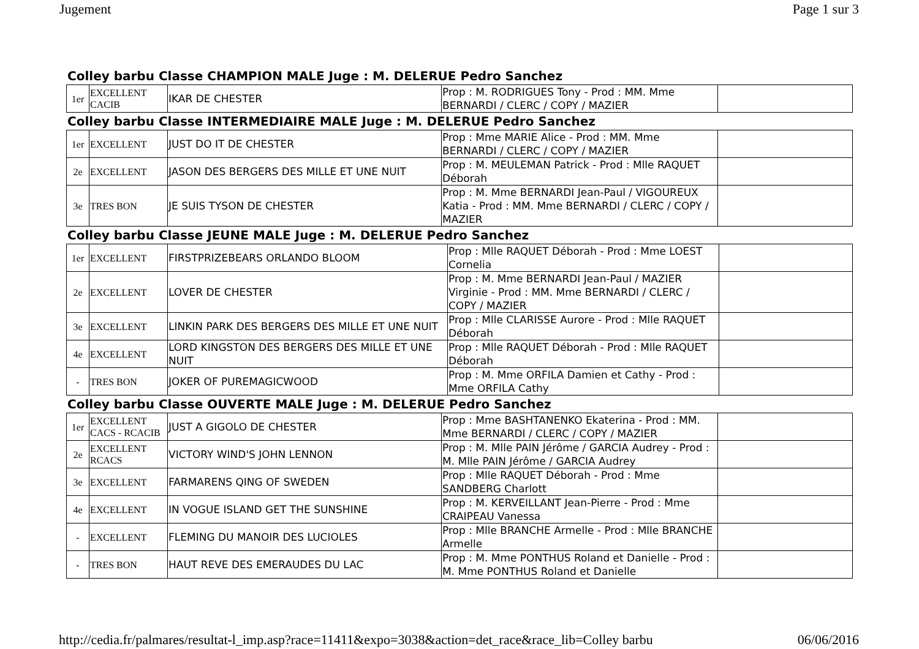Jugement Page 1 sur 3
Colley barbu Classe CHAMPION MALE Juge : M. DELERUE Pedro Sanchez
| 1er | EXCELLENT CACIB | IKAR DE CHESTER | Prop : M. RODRIGUES Tony - Prod : MM. Mme BERNARDI / CLERC / COPY / MAZIER | |
Colley barbu Classe INTERMEDIAIRE MALE Juge : M. DELERUE Pedro Sanchez
| 1er | EXCELLENT | JUST DO IT DE CHESTER | Prop : Mme MARIE Alice - Prod : MM. Mme BERNARDI / CLERC / COPY / MAZIER | |
| 2e | EXCELLENT | JASON DES BERGERS DES MILLE ET UNE NUIT | Prop : M. MEULEMAN Patrick - Prod : Mlle RAQUET Déborah | |
| 3e | TRES BON | JE SUIS TYSON DE CHESTER | Prop : M. Mme BERNARDI Jean-Paul / VIGOUREUX Katia - Prod : MM. Mme BERNARDI / CLERC / COPY / MAZIER | |
Colley barbu Classe JEUNE MALE Juge : M. DELERUE Pedro Sanchez
| 1er | EXCELLENT | FIRSTPRIZEBEARS ORLANDO BLOOM | Prop : Mlle RAQUET Déborah - Prod : Mme LOEST Cornelia | |
| 2e | EXCELLENT | LOVER DE CHESTER | Prop : M. Mme BERNARDI Jean-Paul / MAZIER Virginie - Prod : MM. Mme BERNARDI / CLERC / COPY / MAZIER | |
| 3e | EXCELLENT | LINKIN PARK DES BERGERS DES MILLE ET UNE NUIT | Prop : Mlle CLARISSE Aurore - Prod : Mlle RAQUET Déborah | |
| 4e | EXCELLENT | LORD KINGSTON DES BERGERS DES MILLE ET UNE NUIT | Prop : Mlle RAQUET Déborah - Prod : Mlle RAQUET Déborah | |
| - | TRES BON | JOKER OF PUREMAGICWOOD | Prop : M. Mme ORFILA Damien et Cathy - Prod : Mme ORFILA Cathy | |
Colley barbu Classe OUVERTE MALE Juge : M. DELERUE Pedro Sanchez
| 1er | EXCELLENT CACS - RCACIB | JUST A GIGOLO DE CHESTER | Prop : Mme BASHTANENKO Ekaterina - Prod : MM. Mme BERNARDI / CLERC / COPY / MAZIER | |
| 2e | EXCELLENT RCACS | VICTORY WIND'S JOHN LENNON | Prop : M. Mlle PAIN Jérôme / GARCIA Audrey - Prod : M. Mlle PAIN Jérôme / GARCIA Audrey | |
| 3e | EXCELLENT | FARMARENS QING OF SWEDEN | Prop : Mlle RAQUET Déborah - Prod : Mme SANDBERG Charlott | |
| 4e | EXCELLENT | IN VOGUE ISLAND GET THE SUNSHINE | Prop : M. KERVEILLANT Jean-Pierre - Prod : Mme CRAIPEAU Vanessa | |
| - | EXCELLENT | FLEMING DU MANOIR DES LUCIOLES | Prop : Mlle BRANCHE Armelle - Prod : Mlle BRANCHE Armelle | |
| - | TRES BON | HAUT REVE DES EMERAUDES DU LAC | Prop : M. Mme PONTHUS Roland et Danielle - Prod : M. Mme PONTHUS Roland et Danielle | |
http://cedia.fr/palmares/resultat-l_imp.asp?race=11411&expo=3038&action=det_race&race_lib=Colley barbu 06/06/2016